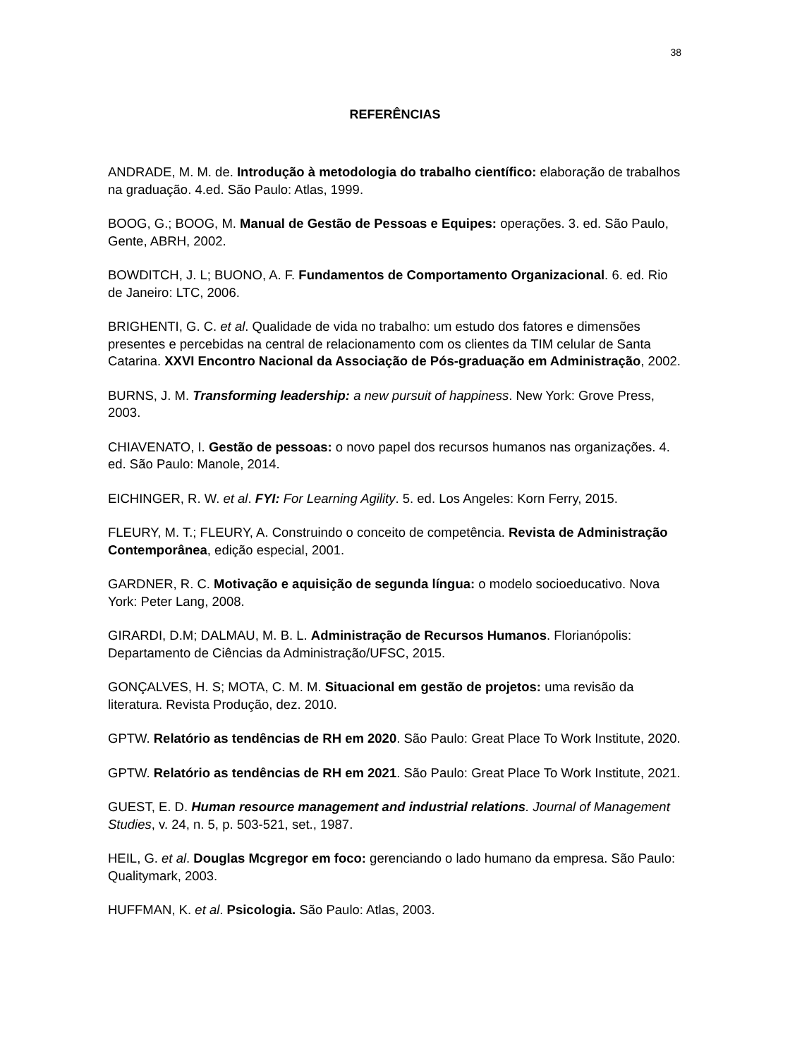38
REFERÊNCIAS
ANDRADE, M. M. de. Introdução à metodologia do trabalho científico: elaboração de trabalhos na graduação. 4.ed. São Paulo: Atlas, 1999.
BOOG, G.; BOOG, M. Manual de Gestão de Pessoas e Equipes: operações. 3. ed. São Paulo, Gente, ABRH, 2002.
BOWDITCH, J. L; BUONO, A. F. Fundamentos de Comportamento Organizacional. 6. ed. Rio de Janeiro: LTC, 2006.
BRIGHENTI, G. C. et al. Qualidade de vida no trabalho: um estudo dos fatores e dimensões presentes e percebidas na central de relacionamento com os clientes da TIM celular de Santa Catarina. XXVI Encontro Nacional da Associação de Pós-graduação em Administração, 2002.
BURNS, J. M. Transforming leadership: a new pursuit of happiness. New York: Grove Press, 2003.
CHIAVENATO, I. Gestão de pessoas: o novo papel dos recursos humanos nas organizações. 4. ed. São Paulo: Manole, 2014.
EICHINGER, R. W. et al. FYI: For Learning Agility. 5. ed. Los Angeles: Korn Ferry, 2015.
FLEURY, M. T.; FLEURY, A. Construindo o conceito de competência. Revista de Administração Contemporânea, edição especial, 2001.
GARDNER, R. C. Motivação e aquisição de segunda língua: o modelo socioeducativo. Nova York: Peter Lang, 2008.
GIRARDI, D.M; DALMAU, M. B. L. Administração de Recursos Humanos. Florianópolis: Departamento de Ciências da Administração/UFSC, 2015.
GONÇALVES, H. S; MOTA, C. M. M. Situacional em gestão de projetos: uma revisão da literatura. Revista Produção, dez. 2010.
GPTW. Relatório as tendências de RH em 2020. São Paulo: Great Place To Work Institute, 2020.
GPTW. Relatório as tendências de RH em 2021. São Paulo: Great Place To Work Institute, 2021.
GUEST, E. D. Human resource management and industrial relations. Journal of Management Studies, v. 24, n. 5, p. 503-521, set., 1987.
HEIL, G. et al. Douglas Mcgregor em foco: gerenciando o lado humano da empresa. São Paulo: Qualitymark, 2003.
HUFFMAN, K. et al. Psicologia. São Paulo: Atlas, 2003.